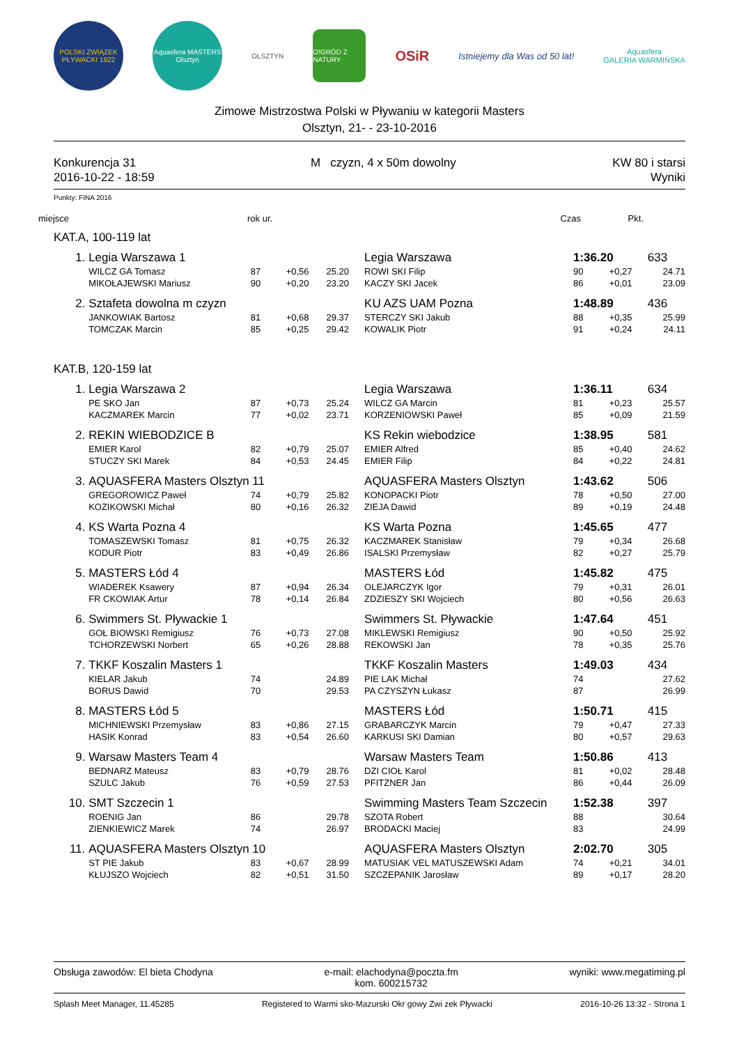POLSKI ZWIĄZEK PŁYWACKI 1922
Aquasfera MASTERS Olsztyn
OLSZTYN
O!GRÓD Z NATURY
OSiR
Istniejemy dla Was od 50 lat!
Aquasfera
GALERIA WARMIŃSKA
Zimowe Mistrzostwa Polski w Pływaniu w kategorii Masters
Olsztyn, 21- - 23-10-2016
Konkurencja 31
2016-10-22 - 18:59
M czyzn, 4 x 50m dowolny KW 80 i starsi
Wyniki
Punkty: FINA 2016
| miejsce | rok ur. | Czas | Pkt. |
| KAT.A, 100-119 lat | | | | | | | | | |
| | 1. | Legia Warszawa 1 | | | | Legia Warszawa | 1:36.20 | | 633 |
| | | WILCZ GA Tomasz | 87 | +0,56 | 25.20 | ROWI SKI Filip | 90 | +0,27 | 24.71 |
| | | MIKOŁAJEWSKI Mariusz | 90 | +0,20 | 23.20 | KACZY SKI Jacek | 86 | +0,01 | 23.09 |
| | 2. | Sztafeta dowolna m czyzn | | | | KU AZS UAM Pozna | 1:48.89 | | 436 |
| | | JANKOWIAK Bartosz | 81 | +0,68 | 29.37 | STERCZY SKI Jakub | 88 | +0,35 | 25.99 |
| | | TOMCZAK Marcin | 85 | +0,25 | 29.42 | KOWALIK Piotr | 91 | +0,24 | 24.11 |
| KAT.B, 120-159 lat | | | | | | | | | |
| | 1. | Legia Warszawa 2 | | | | Legia Warszawa | 1:36.11 | | 634 |
| | | PE SKO Jan | 87 | +0,73 | 25.24 | WILCZ GA Marcin | 81 | +0,23 | 25.57 |
| | | KACZMAREK Marcin | 77 | +0,02 | 23.71 | KORZENIOWSKI Paweł | 85 | +0,09 | 21.59 |
| | 2. | REKIN WIEBODZICE B | | | | KS Rekin wiebodzice | 1:38.95 | | 581 |
| | | EMIER Karol | 82 | +0,79 | 25.07 | EMIER Alfred | 85 | +0,40 | 24.62 |
| | | STUCZY SKI Marek | 84 | +0,53 | 24.45 | EMIER Filip | 84 | +0,22 | 24.81 |
| | 3. | AQUASFERA Masters Olsztyn 11 | | | | AQUASFERA Masters Olsztyn | 1:43.62 | | 506 |
| | | GREGOROWICZ Paweł | 74 | +0,79 | 25.82 | KONOPACKI Piotr | 78 | +0,50 | 27.00 |
| | | KOZIKOWSKI Michał | 80 | +0,16 | 26.32 | ZIEJA Dawid | 89 | +0,19 | 24.48 |
| | 4. | KS Warta Pozna 4 | | | | KS Warta Pozna | 1:45.65 | | 477 |
| | | TOMASZEWSKI Tomasz | 81 | +0,75 | 26.32 | KACZMAREK Stanisław | 79 | +0,34 | 26.68 |
| | | KODUR Piotr | 83 | +0,49 | 26.86 | ISALSKI Przemysław | 82 | +0,27 | 25.79 |
| | 5. | MASTERS Łód 4 | | | | MASTERS Łód | 1:45.82 | | 475 |
| | | WIADEREK Ksawery | 87 | +0,94 | 26.34 | OLEJARCZYK Igor | 79 | +0,31 | 26.01 |
| | | FR CKOWIAK Artur | 78 | +0,14 | 26.84 | ZDZIESZY SKI Wojciech | 80 | +0,56 | 26.63 |
| | 6. | Swimmers St. Pływackie 1 | | | | Swimmers St. Pływackie | 1:47.64 | | 451 |
| | | GOŁ BIOWSKI Remigiusz | 76 | +0,73 | 27.08 | MIKLEWSKI Remigiusz | 90 | +0,50 | 25.92 |
| | | TCHORZEWSKI Norbert | 65 | +0,26 | 28.88 | REKOWSKI Jan | 78 | +0,35 | 25.76 |
| | 7. | TKKF Koszalin Masters 1 | | | | TKKF Koszalin Masters | 1:49.03 | | 434 |
| | | KIELAR Jakub | 74 | | 24.89 | PIE LAK Michał | 74 | | 27.62 |
| | | BORUS Dawid | 70 | | 29.53 | PA CZYSZYN Łukasz | 87 | | 26.99 |
| | 8. | MASTERS Łód 5 | | | | MASTERS Łód | 1:50.71 | | 415 |
| | | MICHNIEWSKI Przemysław | 83 | +0,86 | 27.15 | GRABARCZYK Marcin | 79 | +0,47 | 27.33 |
| | | HASIK Konrad | 83 | +0,54 | 26.60 | KARKUSI SKI Damian | 80 | +0,57 | 29.63 |
| | 9. | Warsaw Masters Team 4 | | | | Warsaw Masters Team | 1:50.86 | | 413 |
| | | BEDNARZ Mateusz | 83 | +0,79 | 28.76 | DZI CIOŁ Karol | 81 | +0,02 | 28.48 |
| | | SZULC Jakub | 76 | +0,59 | 27.53 | PFITZNER Jan | 86 | +0,44 | 26.09 |
| | 10. | SMT Szczecin 1 | | | | Swimming Masters Team Szczecin | 1:52.38 | | 397 |
| | | ROENIG Jan | 86 | | 29.78 | SZOTA Robert | 88 | | 30.64 |
| | | ZIENKIEWICZ Marek | 74 | | 26.97 | BRODACKI Maciej | 83 | | 24.99 |
| | 11. | AQUASFERA Masters Olsztyn 10 | | | | AQUASFERA Masters Olsztyn | 2:02.70 | | 305 |
| | | ST PIE Jakub | 83 | +0,67 | 28.99 | MATUSIAK VEL MATUSZEWSKI Adam | 74 | +0,21 | 34.01 |
| | | KŁUJSZO Wojciech | 82 | +0,51 | 31.50 | SZCZEPANIK Jarosław | 89 | +0,17 | 28.20 |
Obsługa zawodów: El bieta Chodyna
e-mail: elachodyna@poczta.fm
kom. 600215732
wyniki: www.megatiming.pl
Splash Meet Manager, 11.45285 Registered to Warmi sko-Mazurski Okr gowy Zwi zek Pływacki
2016-10-26 13:32 - Strona 1